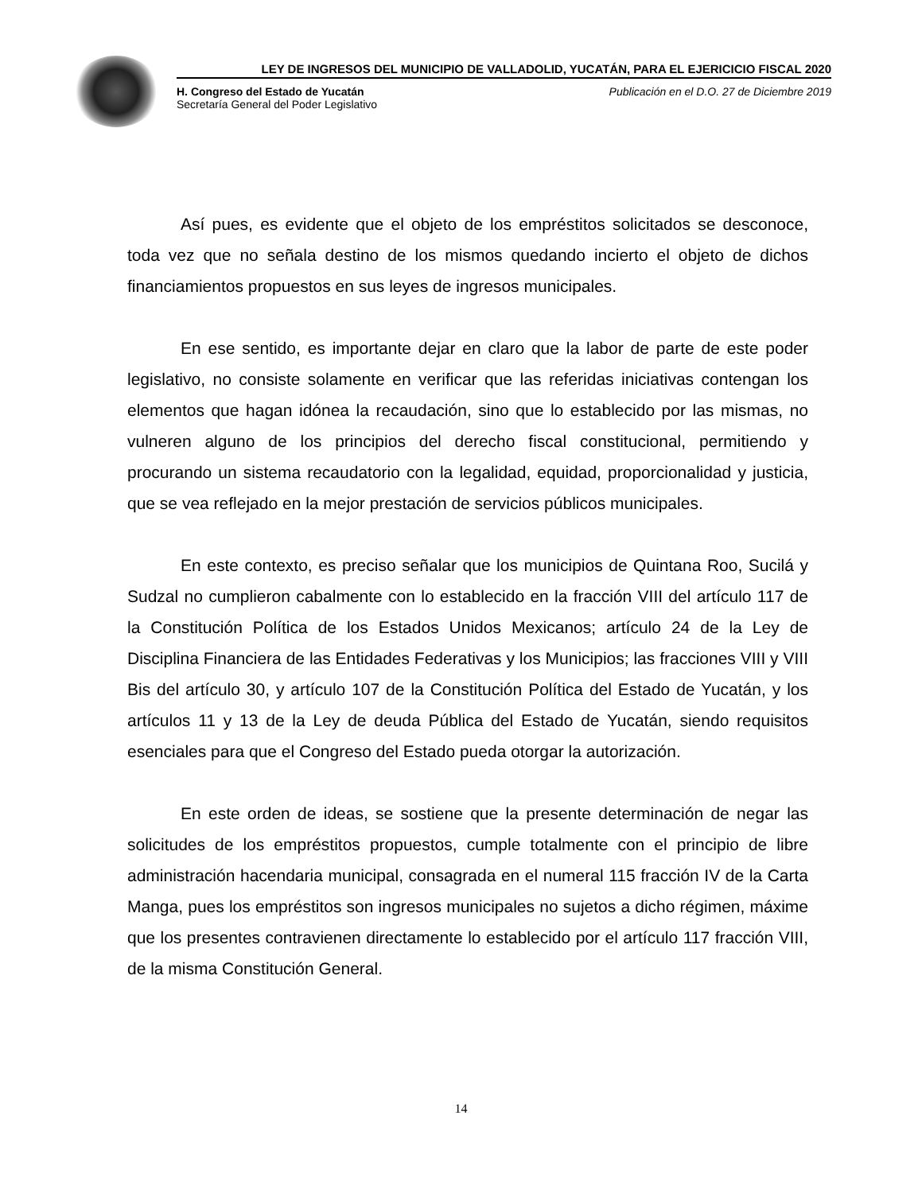LEY DE INGRESOS DEL MUNICIPIO DE VALLADOLID, YUCATÁN, PARA EL EJERICICIO FISCAL 2020
H. Congreso del Estado de Yucatán
Secretaría General del Poder Legislativo
Publicación en el D.O. 27 de Diciembre 2019
Así pues, es evidente que el objeto de los empréstitos solicitados se desconoce, toda vez que no señala destino de los mismos quedando incierto el objeto de dichos financiamientos propuestos en sus leyes de ingresos municipales.
En ese sentido, es importante dejar en claro que la labor de parte de este poder legislativo, no consiste solamente en verificar que las referidas iniciativas contengan los elementos que hagan idónea la recaudación, sino que lo establecido por las mismas, no vulneren alguno de los principios del derecho fiscal constitucional, permitiendo y procurando un sistema recaudatorio con la legalidad, equidad, proporcionalidad y justicia, que se vea reflejado en la mejor prestación de servicios públicos municipales.
En este contexto, es preciso señalar que los municipios de Quintana Roo, Sucilá y Sudzal no cumplieron cabalmente con lo establecido en la fracción VIII del artículo 117 de la Constitución Política de los Estados Unidos Mexicanos; artículo 24 de la Ley de Disciplina Financiera de las Entidades Federativas y los Municipios; las fracciones VIII y VIII Bis del artículo 30, y artículo 107 de la Constitución Política del Estado de Yucatán, y los artículos 11 y 13 de la Ley de deuda Pública del Estado de Yucatán, siendo requisitos esenciales para que el Congreso del Estado pueda otorgar la autorización.
En este orden de ideas, se sostiene que la presente determinación de negar las solicitudes de los empréstitos propuestos, cumple totalmente con el principio de libre administración hacendaria municipal, consagrada en el numeral 115 fracción IV de la Carta Manga, pues los empréstitos son ingresos municipales no sujetos a dicho régimen, máxime que los presentes contravienen directamente lo establecido por el artículo 117 fracción VIII, de la misma Constitución General.
14